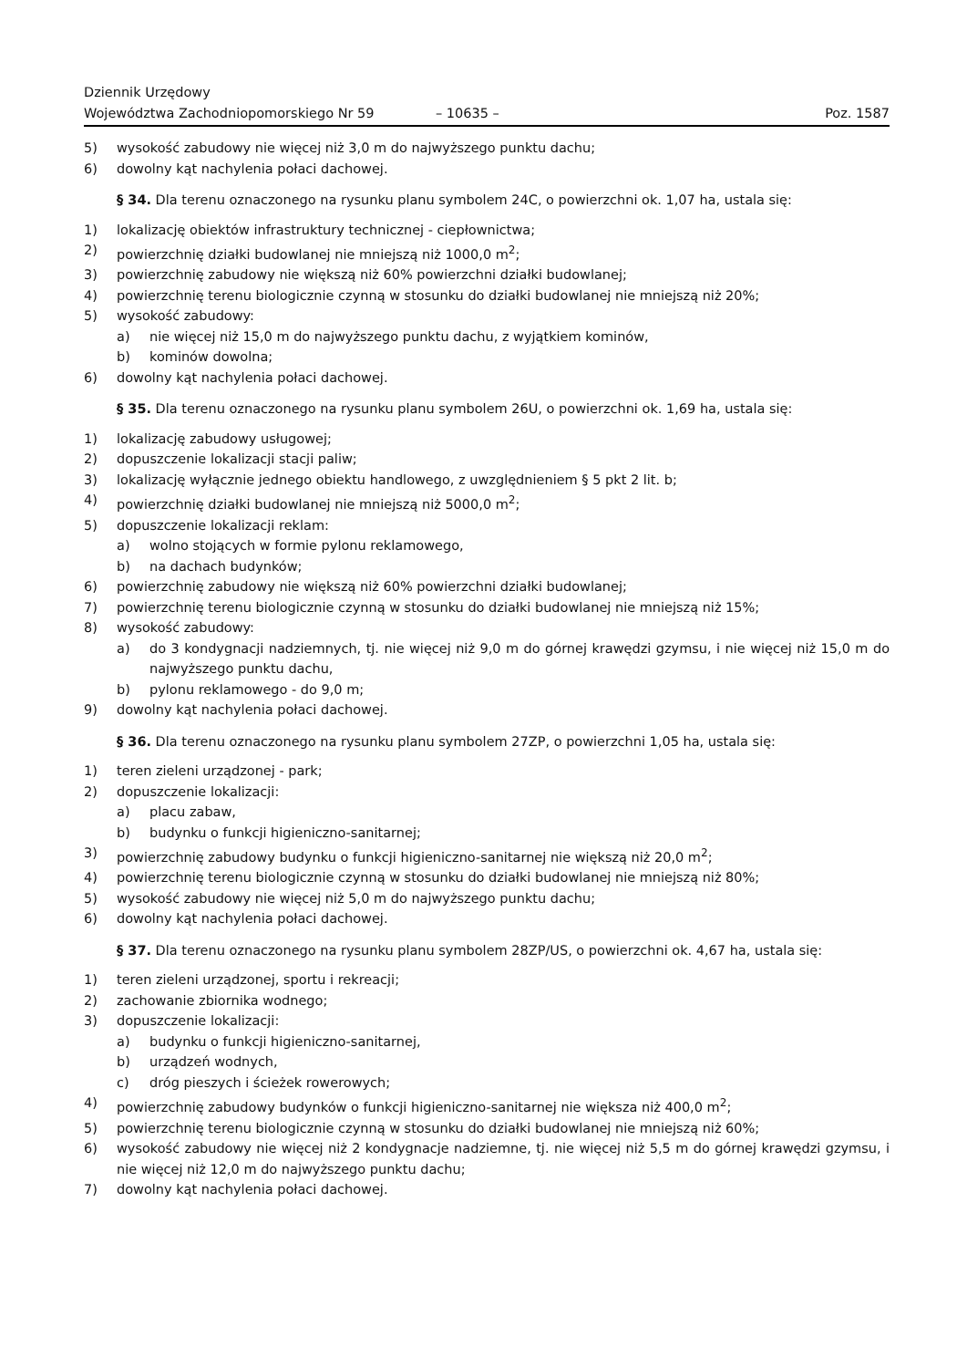Dziennik Urzędowy
Województwa Zachodniopomorskiego Nr 59
– 10635 –
Poz. 1587
5) wysokość zabudowy nie więcej niż 3,0 m do najwyższego punktu dachu;
6) dowolny kąt nachylenia połaci dachowej.
§ 34. Dla terenu oznaczonego na rysunku planu symbolem 24C, o powierzchni ok. 1,07 ha, ustala się:
1) lokalizację obiektów infrastruktury technicznej - ciepłownictwa;
2) powierzchnię działki budowlanej nie mniejszą niż 1000,0 m<sup>2</sup>;
3) powierzchnię zabudowy nie większą niż 60% powierzchni działki budowlanej;
4) powierzchnię terenu biologicznie czynną w stosunku do działki budowlanej nie mniejszą niż 20%;
5) wysokość zabudowy:
a) nie więcej niż 15,0 m do najwyższego punktu dachu, z wyjątkiem kominów,
b) kominów dowolna;
6) dowolny kąt nachylenia połaci dachowej.
§ 35. Dla terenu oznaczonego na rysunku planu symbolem 26U, o powierzchni ok. 1,69 ha, ustala się:
1) lokalizację zabudowy usługowej;
2) dopuszczenie lokalizacji stacji paliw;
3) lokalizację wyłącznie jednego obiektu handlowego, z uwzględnieniem § 5 pkt 2 lit. b;
4) powierzchnię działki budowlanej nie mniejszą niż 5000,0 m<sup>2</sup>;
5) dopuszczenie lokalizacji reklam:
a) wolno stojących w formie pylonu reklamowego,
b) na dachach budynków;
6) powierzchnię zabudowy nie większą niż 60% powierzchni działki budowlanej;
7) powierzchnię terenu biologicznie czynną w stosunku do działki budowlanej nie mniejszą niż 15%;
8) wysokość zabudowy:
a) do 3 kondygnacji nadziemnych, tj. nie więcej niż 9,0 m do górnej krawędzi gzymsu, i nie więcej niż 15,0 m do najwyższego punktu dachu,
b) pylonu reklamowego - do 9,0 m;
9) dowolny kąt nachylenia połaci dachowej.
§ 36. Dla terenu oznaczonego na rysunku planu symbolem 27ZP, o powierzchni 1,05 ha, ustala się:
1) teren zieleni urządzonej - park;
2) dopuszczenie lokalizacji:
a) placu zabaw,
b) budynku o funkcji higieniczno-sanitarnej;
3) powierzchnię zabudowy budynku o funkcji higieniczno-sanitarnej nie większą niż 20,0 m<sup>2</sup>;
4) powierzchnię terenu biologicznie czynną w stosunku do działki budowlanej nie mniejszą niż 80%;
5) wysokość zabudowy nie więcej niż 5,0 m do najwyższego punktu dachu;
6) dowolny kąt nachylenia połaci dachowej.
§ 37. Dla terenu oznaczonego na rysunku planu symbolem 28ZP/US, o powierzchni ok. 4,67 ha, ustala się:
1) teren zieleni urządzonej, sportu i rekreacji;
2) zachowanie zbiornika wodnego;
3) dopuszczenie lokalizacji:
a) budynku o funkcji higieniczno-sanitarnej,
b) urządzeń wodnych,
c) dróg pieszych i ścieżek rowerowych;
4) powierzchnię zabudowy budynków o funkcji higieniczno-sanitarnej nie większa niż 400,0 m<sup>2</sup>;
5) powierzchnię terenu biologicznie czynną w stosunku do działki budowlanej nie mniejszą niż 60%;
6) wysokość zabudowy nie więcej niż 2 kondygnacje nadziemne, tj. nie więcej niż 5,5 m do górnej krawędzi gzymsu, i nie więcej niż 12,0 m do najwyższego punktu dachu;
7) dowolny kąt nachylenia połaci dachowej.